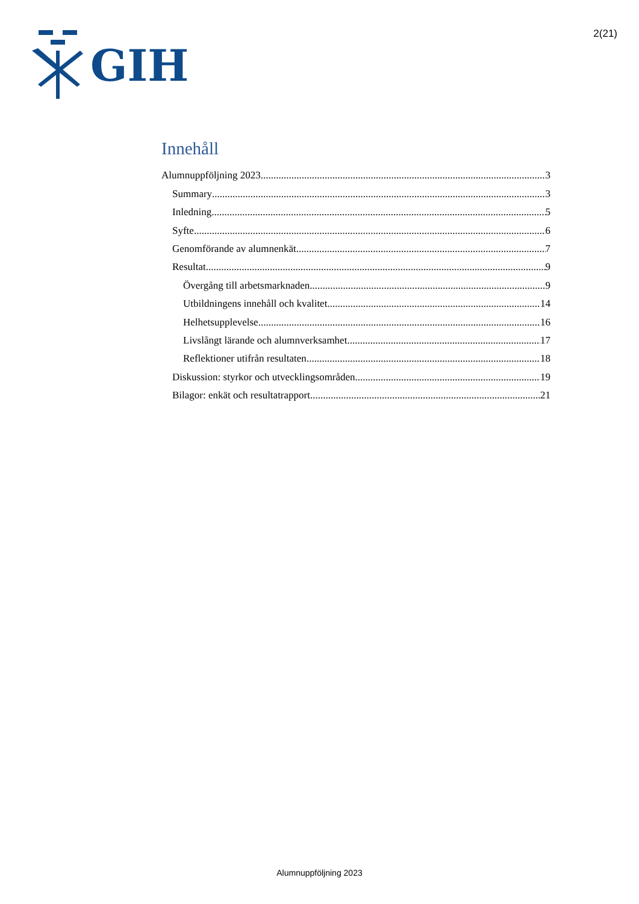GIH
2(21)
Innehåll
Alumnuppföljning 2023 3
Summary 3
Inledning 5
Syfte 6
Genomförande av alumnenkät 7
Resultat 9
Övergång till arbetsmarknaden 9
Utbildningens innehåll och kvalitet 14
Helhetsupplevelse 16
Livslångt lärande och alumnverksamhet 17
Reflektioner utifrån resultaten 18
Diskussion: styrkor och utvecklingsområden 19
Bilagor: enkät och resultatrapport 21
Alumnuppföljning 2023